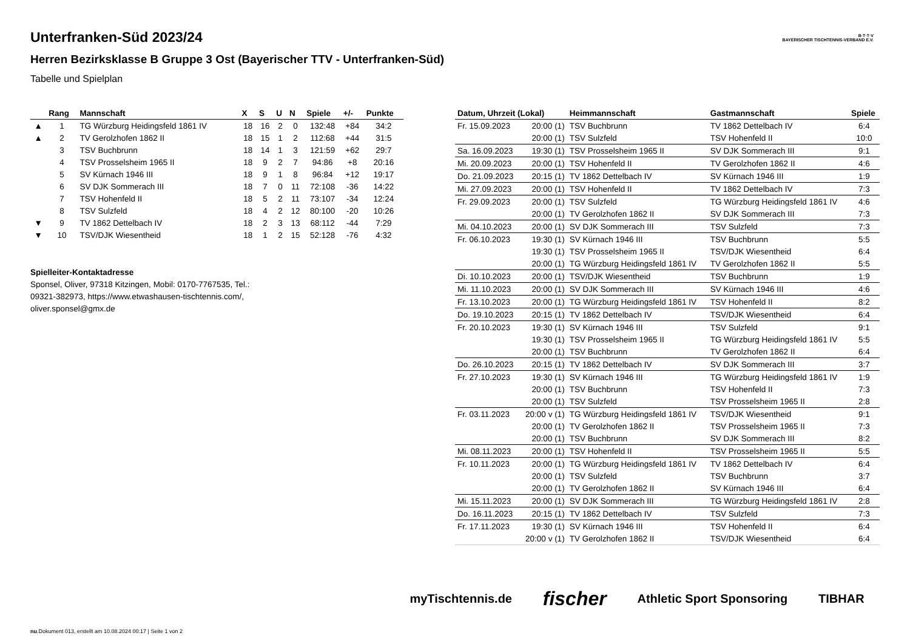B·T·T·V
BAYERISCHER TISCHTENNIS-VERBAND E.V.
Unterfranken-Süd 2023/24
Herren Bezirksklasse B Gruppe 3 Ost (Bayerischer TTV - Unterfranken-Süd)
Tabelle und Spielplan
| | Rang | Mannschaft | X | S | U | N | Spiele | +/- | Punkte |
| --- | --- | --- | --- | --- | --- | --- | --- | --- | --- |
| ▲ | 1 | TG Würzburg Heidingsfeld 1861 IV | 18 | 16 | 2 | 0 | 132:48 | +84 | 34:2 |
| ▲ | 2 | TV Gerolzhofen 1862 II | 18 | 15 | 1 | 2 | 112:68 | +44 | 31:5 |
| | 3 | TSV Buchbrunn | 18 | 14 | 1 | 3 | 121:59 | +62 | 29:7 |
| | 4 | TSV Prosselsheim 1965 II | 18 | 9 | 2 | 7 | 94:86 | +8 | 20:16 |
| | 5 | SV Kürnach 1946 III | 18 | 9 | 1 | 8 | 96:84 | +12 | 19:17 |
| | 6 | SV DJK Sommerach III | 18 | 7 | 0 | 11 | 72:108 | -36 | 14:22 |
| | 7 | TSV Hohenfeld II | 18 | 5 | 2 | 11 | 73:107 | -34 | 12:24 |
| | 8 | TSV Sulzfeld | 18 | 4 | 2 | 12 | 80:100 | -20 | 10:26 |
| ▼ | 9 | TV 1862 Dettelbach IV | 18 | 2 | 3 | 13 | 68:112 | -44 | 7:29 |
| ▼ | 10 | TSV/DJK Wiesentheid | 18 | 1 | 2 | 15 | 52:128 | -76 | 4:32 |
Spielleiter-Kontaktadresse
Sponsel, Oliver, 97318 Kitzingen, Mobil: 0170-7767535, Tel.: 09321-382973, https://www.etwashausen-tischtennis.com/, oliver.sponsel@gmx.de
| Datum, Uhrzeit (Lokal) | | Heimmannschaft | Gastmannschaft | Spiele |
| --- | --- | --- | --- | --- |
| Fr. 15.09.2023 | 20:00 (1) | TSV Buchbrunn | TV 1862 Dettelbach IV | 6:4 |
| | 20:00 (1) | TSV Sulzfeld | TSV Hohenfeld II | 10:0 |
| Sa. 16.09.2023 | 19:30 (1) | TSV Prosselsheim 1965 II | SV DJK Sommerach III | 9:1 |
| Mi. 20.09.2023 | 20:00 (1) | TSV Hohenfeld II | TV Gerolzhofen 1862 II | 4:6 |
| Do. 21.09.2023 | 20:15 (1) | TV 1862 Dettelbach IV | SV Kürnach 1946 III | 1:9 |
| Mi. 27.09.2023 | 20:00 (1) | TSV Hohenfeld II | TV 1862 Dettelbach IV | 7:3 |
| Fr. 29.09.2023 | 20:00 (1) | TSV Sulzfeld | TG Würzburg Heidingsfeld 1861 IV | 4:6 |
| | 20:00 (1) | TV Gerolzhofen 1862 II | SV DJK Sommerach III | 7:3 |
| Mi. 04.10.2023 | 20:00 (1) | SV DJK Sommerach III | TSV Sulzfeld | 7:3 |
| Fr. 06.10.2023 | 19:30 (1) | SV Kürnach 1946 III | TSV Buchbrunn | 5:5 |
| | 19:30 (1) | TSV Prosselsheim 1965 II | TSV/DJK Wiesentheid | 6:4 |
| | 20:00 (1) | TG Würzburg Heidingsfeld 1861 IV | TV Gerolzhofen 1862 II | 5:5 |
| Di. 10.10.2023 | 20:00 (1) | TSV/DJK Wiesentheid | TSV Buchbrunn | 1:9 |
| Mi. 11.10.2023 | 20:00 (1) | SV DJK Sommerach III | SV Kürnach 1946 III | 4:6 |
| Fr. 13.10.2023 | 20:00 (1) | TG Würzburg Heidingsfeld 1861 IV | TSV Hohenfeld II | 8:2 |
| Do. 19.10.2023 | 20:15 (1) | TV 1862 Dettelbach IV | TSV/DJK Wiesentheid | 6:4 |
| Fr. 20.10.2023 | 19:30 (1) | SV Kürnach 1946 III | TSV Sulzfeld | 9:1 |
| | 19:30 (1) | TSV Prosselsheim 1965 II | TG Würzburg Heidingsfeld 1861 IV | 5:5 |
| | 20:00 (1) | TSV Buchbrunn | TV Gerolzhofen 1862 II | 6:4 |
| Do. 26.10.2023 | 20:15 (1) | TV 1862 Dettelbach IV | SV DJK Sommerach III | 3:7 |
| Fr. 27.10.2023 | 19:30 (1) | SV Kürnach 1946 III | TG Würzburg Heidingsfeld 1861 IV | 1:9 |
| | 20:00 (1) | TSV Buchbrunn | TSV Hohenfeld II | 7:3 |
| | 20:00 (1) | TSV Sulzfeld | TSV Prosselsheim 1965 II | 2:8 |
| Fr. 03.11.2023 | 20:00 v (1) | TG Würzburg Heidingsfeld 1861 IV | TSV/DJK Wiesentheid | 9:1 |
| | 20:00 (1) | TV Gerolzhofen 1862 II | TSV Prosselsheim 1965 II | 7:3 |
| | 20:00 (1) | TSV Buchbrunn | SV DJK Sommerach III | 8:2 |
| Mi. 08.11.2023 | 20:00 (1) | TSV Hohenfeld II | TSV Prosselsheim 1965 II | 5:5 |
| Fr. 10.11.2023 | 20:00 (1) | TG Würzburg Heidingsfeld 1861 IV | TV 1862 Dettelbach IV | 6:4 |
| | 20:00 (1) | TSV Sulzfeld | TSV Buchbrunn | 3:7 |
| | 20:00 (1) | TV Gerolzhofen 1862 II | SV Kürnach 1946 III | 6:4 |
| Mi. 15.11.2023 | 20:00 (1) | SV DJK Sommerach III | TG Würzburg Heidingsfeld 1861 IV | 2:8 |
| Do. 16.11.2023 | 20:15 (1) | TV 1862 Dettelbach IV | TSV Sulzfeld | 7:3 |
| Fr. 17.11.2023 | 19:30 (1) | SV Kürnach 1946 III | TSV Hohenfeld II | 6:4 |
| | 20:00 v (1) | TV Gerolzhofen 1862 II | TSV/DJK Wiesentheid | 6:4 |
myTischtennis.de fischer Athletic Sport Sponsoring TIBHAR
nu.Dokument 013, erstellt am 10.08.2024 00:17 | Seite 1 von 2